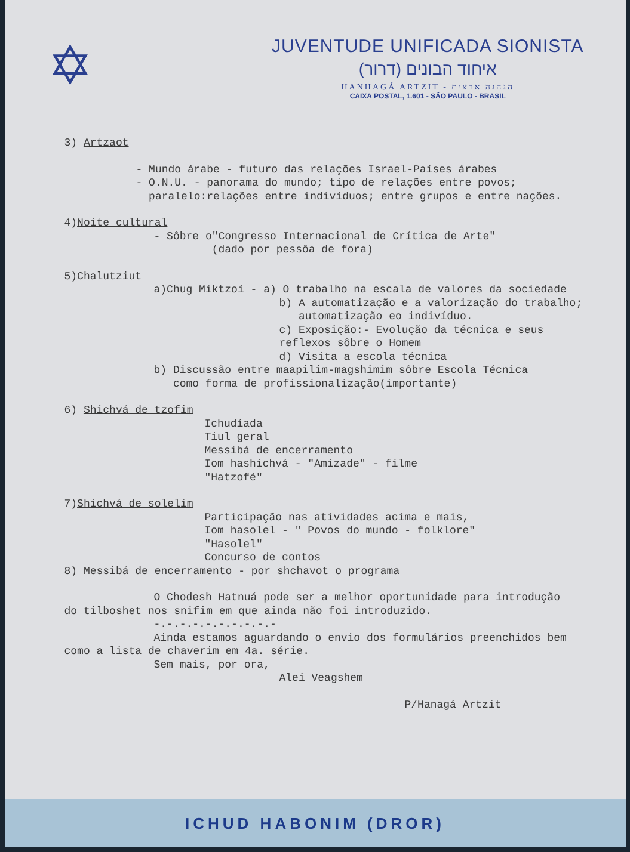✡
JUVENTUDE UNIFICADA SIONISTA
איחוד הבונים (דרור)
HANHAGÁ ARTZIT - הנהגה ארצית
CAIXA POSTAL, 1.601 - SÃO PAULO - BRASIL
3) Artzaot
- Mundo árabe - futuro das relações Israel-Países árabes
- O.N.U. - panorama do mundo; tipo de relações entre povos;
paralelo:relações entre indivíduos; entre grupos e entre nações.
4)Noite cultural
- Sôbre o"Congresso Internacional de Crítica de Arte"
(dado por pessôa de fora)
5)Chalutziut
a)Chug Miktzoí - a) O trabalho na escala de valores da sociedade
b) A automatização e a valorização do trabalho;
automatização eo indivíduo.
c) Exposição:- Evolução da técnica e seus reflexos sôbre o Homem
d) Visita a escola técnica
b) Discussão entre maapilim-magshimim sôbre Escola Técnica
como forma de profissionalização(importante)
6) Shichvá de tzofim
Ichudíada
Tiul geral
Messibá de encerramento
Iom hashichvá - "Amizade" - filme
"Hatzofé"
7)Shichvá de solelim
Participação nas atividades acima e mais,
Iom hasolel - " Povos do mundo - folklore"
"Hasolel"
Concurso de contos
8) Messibá de encerramento - por shchavot o programa
O Chodesh Hatnuá pode ser a melhor oportunidade para introdução
do tilboshet nos snifim em que ainda não foi introduzido.
-.-.-.-.-.-.-.-.-.-
Ainda estamos aguardando o envio dos formulários preenchidos bem
como a lista de chaverim em 4a. série.
Sem mais, por ora,
Alei Veagshem
P/Hanagá Artzit
ICHUD HABONIM (DROR)